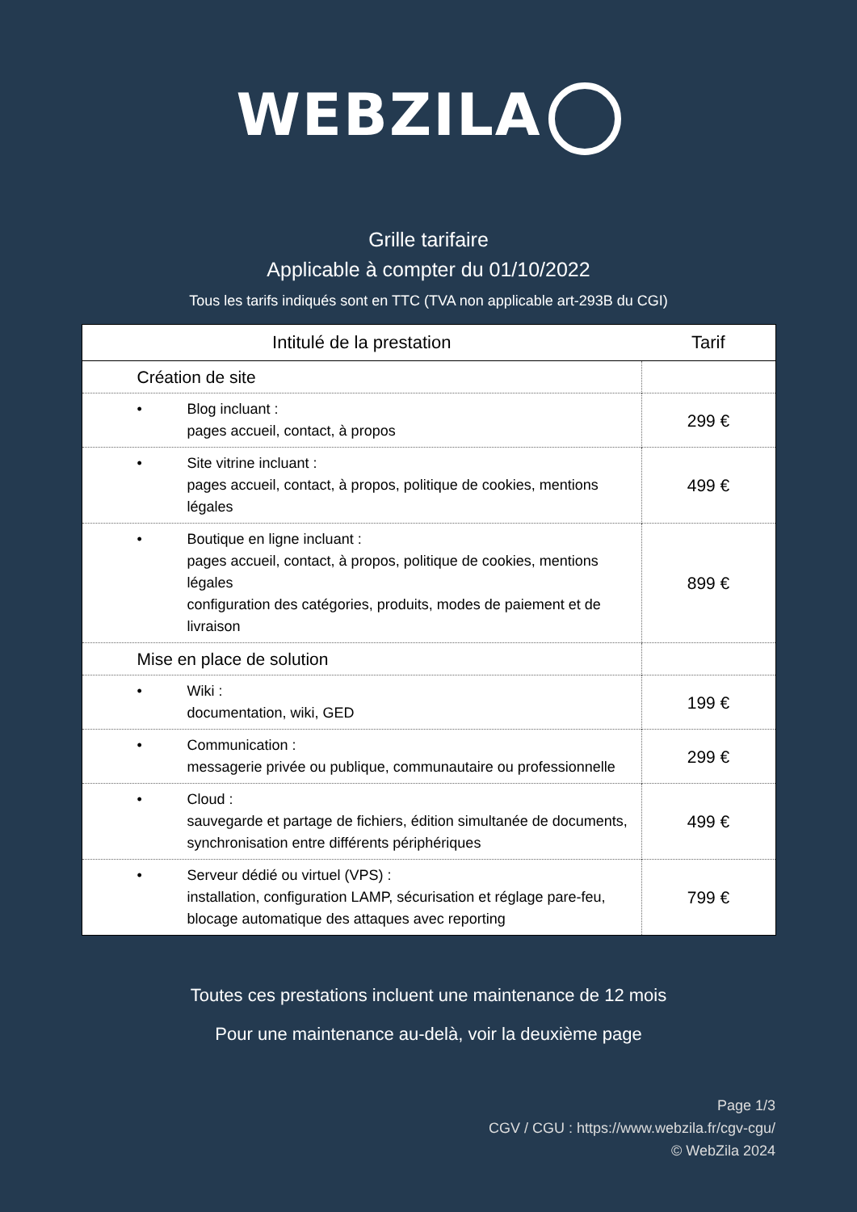WEBZILA
Grille tarifaire
Applicable à compter du 01/10/2022
Tous les tarifs indiqués sont en TTC (TVA non applicable art-293B du CGI)
| Intitulé de la prestation | Tarif |
| --- | --- |
| Création de site | |
| • Blog incluant : pages accueil, contact, à propos | 299 € |
| • Site vitrine incluant : pages accueil, contact, à propos, politique de cookies, mentions légales | 499 € |
| • Boutique en ligne incluant : pages accueil, contact, à propos, politique de cookies, mentions légales configuration des catégories, produits, modes de paiement et de livraison | 899 € |
| Mise en place de solution | |
| • Wiki : documentation, wiki, GED | 199 € |
| • Communication : messagerie privée ou publique, communautaire ou professionnelle | 299 € |
| • Cloud : sauvegarde et partage de fichiers, édition simultanée de documents, synchronisation entre différents périphériques | 499 € |
| • Serveur dédié ou virtuel (VPS) : installation, configuration LAMP, sécurisation et réglage pare-feu, blocage automatique des attaques avec reporting | 799 € |
Toutes ces prestations incluent une maintenance de 12 mois
Pour une maintenance au-delà, voir la deuxième page
Page 1/3
CGV / CGU : https://www.webzila.fr/cgv-cgu/
© WebZila 2024